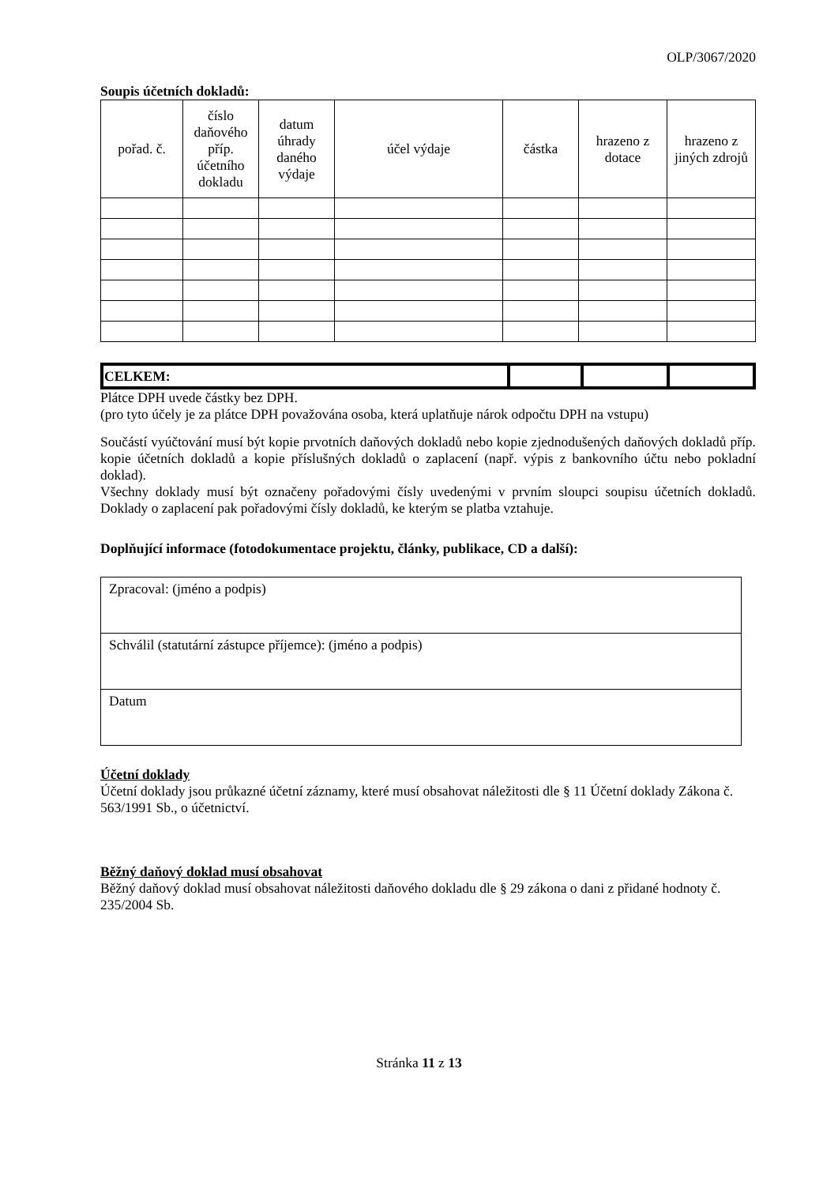OLP/3067/2020
Soupis účetních dokladů:
| pořad. č. | číslo daňového příp. účetního dokladu | datum úhrady daného výdaje | účel výdaje | částka | hrazeno z dotace | hrazeno z jiných zdrojů |
| --- | --- | --- | --- | --- | --- | --- |
| CELKEM: | | | |
Plátce DPH uvede částky bez DPH.
(pro tyto účely je za plátce DPH považována osoba, která uplatňuje nárok odpočtu DPH na vstupu)
Součástí vyúčtování musí být kopie prvotních daňových dokladů nebo kopie zjednodušených daňových dokladů příp. kopie účetních dokladů a kopie příslušných dokladů o zaplacení (např. výpis z bankovního účtu nebo pokladní doklad).
Všechny doklady musí být označeny pořadovými čísly uvedenými v prvním sloupci soupisu účetních dokladů. Doklady o zaplacení pak pořadovými čísly dokladů, ke kterým se platba vztahuje.
Doplňující informace (fotodokumentace projektu, články, publikace, CD a další):
| Zpracoval: (jméno a podpis) |
| Schválil (statutární zástupce příjemce): (jméno a podpis) |
| Datum |
Účetní doklady
Účetní doklady jsou průkazné účetní záznamy, které musí obsahovat náležitosti dle § 11 Účetní doklady Zákona č. 563/1991 Sb., o účetnictví.
Běžný daňový doklad musí obsahovat
Běžný daňový doklad musí obsahovat náležitosti daňového dokladu dle § 29 zákona o dani z přidané hodnoty č. 235/2004 Sb.
Stránka 11 z 13